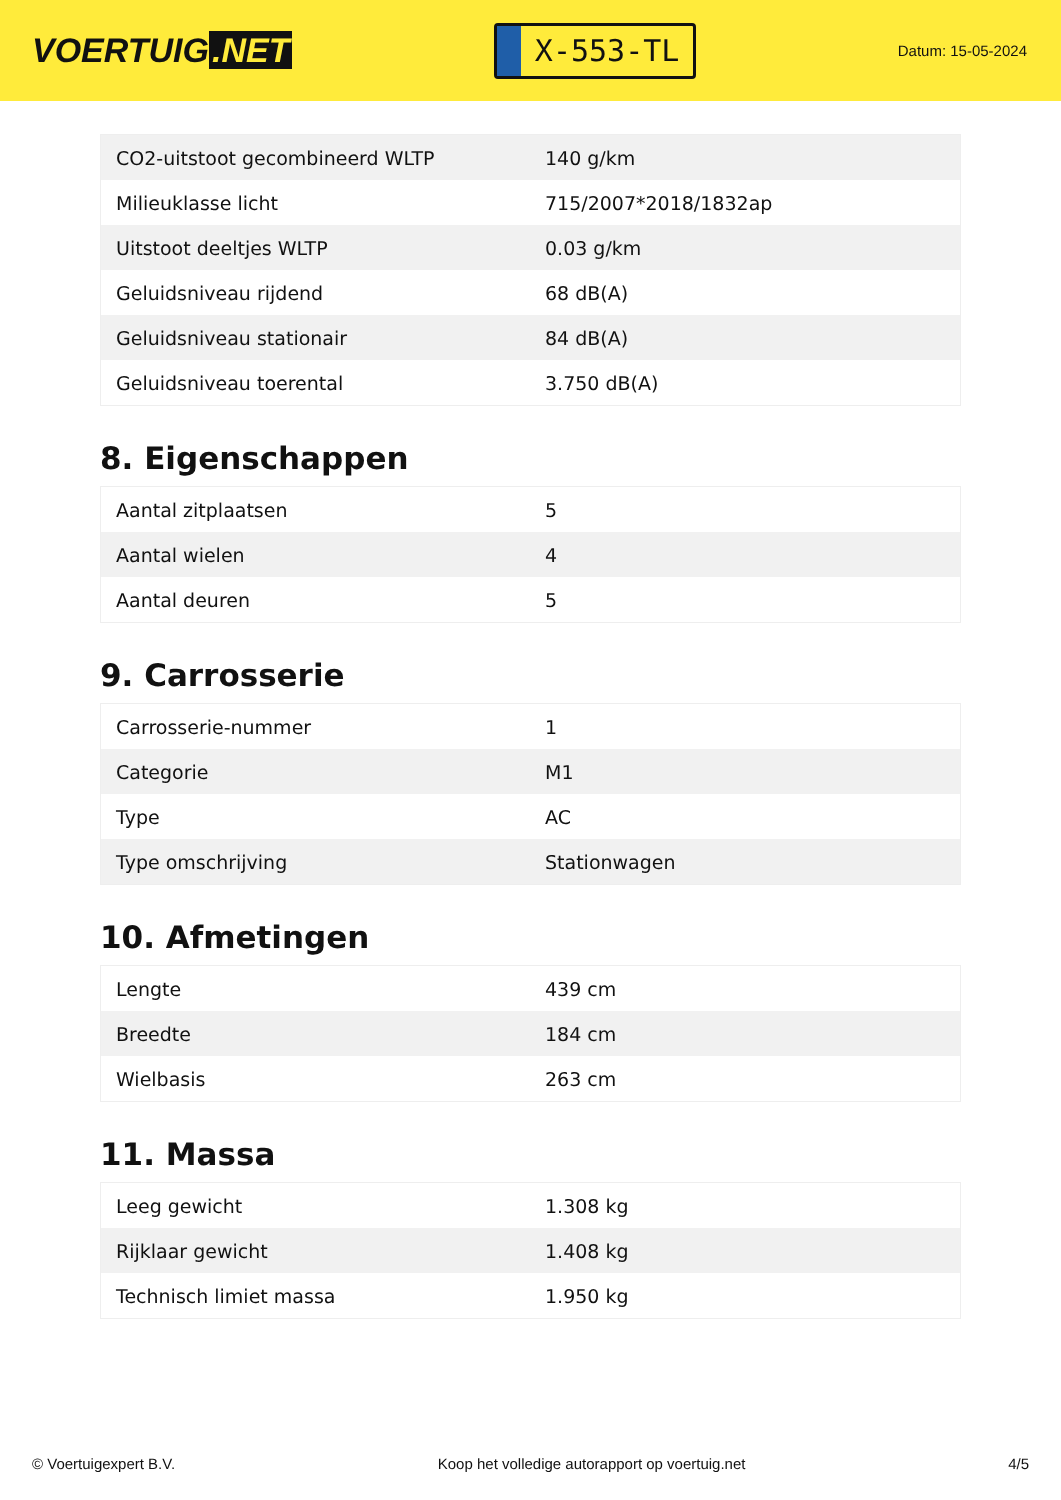VOERTUIG.NET
X-553-TL
Datum: 15-05-2024
| CO2-uitstoot gecombineerd WLTP | 140 g/km |
| Milieuklasse licht | 715/2007*2018/1832ap |
| Uitstoot deeltjes WLTP | 0.03 g/km |
| Geluidsniveau rijdend | 68 dB(A) |
| Geluidsniveau stationair | 84 dB(A) |
| Geluidsniveau toerental | 3.750 dB(A) |
8. Eigenschappen
| Aantal zitplaatsen | 5 |
| Aantal wielen | 4 |
| Aantal deuren | 5 |
9. Carrosserie
| Carrosserie-nummer | 1 |
| Categorie | M1 |
| Type | AC |
| Type omschrijving | Stationwagen |
10. Afmetingen
| Lengte | 439 cm |
| Breedte | 184 cm |
| Wielbasis | 263 cm |
11. Massa
| Leeg gewicht | 1.308 kg |
| Rijklaar gewicht | 1.408 kg |
| Technisch limiet massa | 1.950 kg |
© Voertuigexpert B.V. Koop het volledige autorapport op voertuig.net 4/5